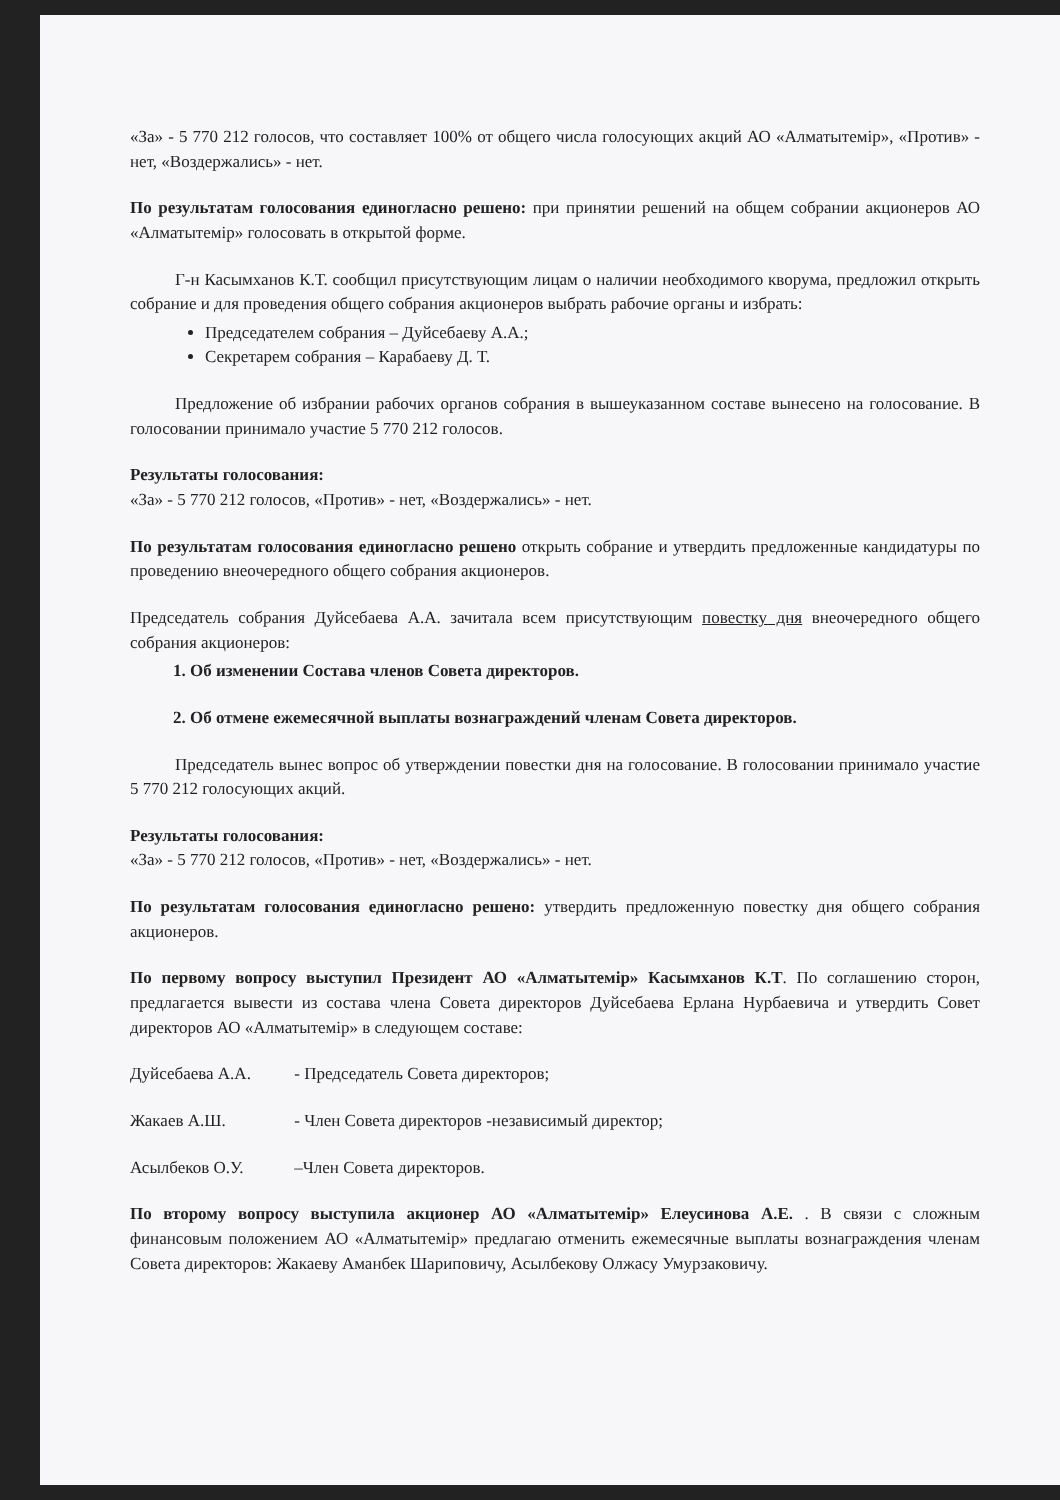«За» - 5 770 212 голосов, что составляет 100% от общего числа голосующих акций АО «Алматытемір», «Против» - нет, «Воздержались» - нет.
По результатам голосования единогласно решено: при принятии решений на общем собрании акционеров АО «Алматытемір» голосовать в открытой форме.
Г-н Касымханов К.Т. сообщил присутствующим лицам о наличии необходимого кворума, предложил открыть собрание и для проведения общего собрания акционеров выбрать рабочие органы и избрать:
Председателем собрания – Дуйсебаеву А.А.;
Секретарем собрания – Карабаеву Д. Т.
Предложение об избрании рабочих органов собрания в вышеуказанном составе вынесено на голосование. В голосовании принимало участие 5 770 212 голосов.
Результаты голосования:
«За» - 5 770 212 голосов, «Против» - нет, «Воздержались» - нет.
По результатам голосования единогласно решено открыть собрание и утвердить предложенные кандидатуры по проведению внеочередного общего собрания акционеров.
Председатель собрания Дуйсебаева А.А. зачитала всем присутствующим повестку дня внеочередного общего собрания акционеров:
1. Об изменении Состава членов Совета директоров.
2. Об отмене ежемесячной выплаты вознаграждений членам Совета директоров.
Председатель вынес вопрос об утверждении повестки дня на голосование. В голосовании принимало участие 5 770 212 голосующих акций.
Результаты голосования:
«За» - 5 770 212 голосов, «Против» - нет, «Воздержались» - нет.
По результатам голосования единогласно решено: утвердить предложенную повестку дня общего собрания акционеров.
По первому вопросу выступил Президент АО «Алматытемір» Касымханов К.Т. По соглашению сторон, предлагается вывести из состава члена Совета директоров Дуйсебаева Ерлана Нурбаевича и утвердить Совет директоров АО «Алматытемір» в следующем составе:
Дуйсебаева А.А. - Председатель Совета директоров;
Жакаев А.Ш. - Член Совета директоров -независимый директор;
Асылбеков О.У. –Член Совета директоров.
По второму вопросу выступила акционер АО «Алматытемір» Елеусинова А.Е. . В связи с сложным финансовым положением АО «Алматытемір» предлагаю отменить ежемесячные выплаты вознаграждения членам Совета директоров: Жакаеву Аманбек Шариповичу, Асылбекову Олжасу Умурзаковичу.